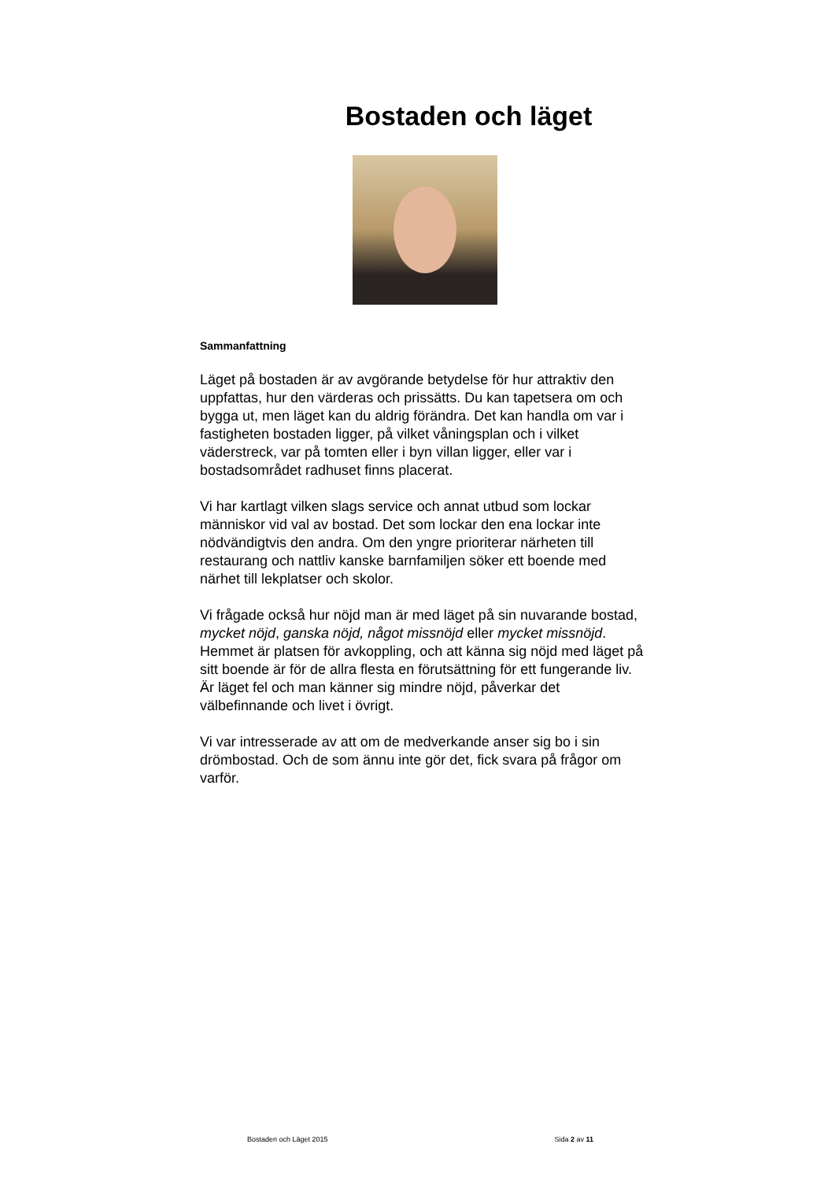Bostaden och läget
Sammanfattning
Läget på bostaden är av avgörande betydelse för hur attraktiv den uppfattas, hur den värderas och prissätts. Du kan tapetsera om och bygga ut, men läget kan du aldrig förändra. Det kan handla om var i fastigheten bostaden ligger, på vilket våningsplan och i vilket väderstreck, var på tomten eller i byn villan ligger, eller var i bostadsområdet radhuset finns placerat.
Vi har kartlagt vilken slags service och annat utbud som lockar människor vid val av bostad. Det som lockar den ena lockar inte nödvändigtvis den andra. Om den yngre prioriterar närheten till restaurang och nattliv kanske barnfamiljen söker ett boende med närhet till lekplatser och skolor.
Vi frågade också hur nöjd man är med läget på sin nuvarande bostad, mycket nöjd, ganska nöjd, något missnöjd eller mycket missnöjd. Hemmet är platsen för avkoppling, och att känna sig nöjd med läget på sitt boende är för de allra flesta en förutsättning för ett fungerande liv. Är läget fel och man känner sig mindre nöjd, påverkar det välbefinnande och livet i övrigt.
Vi var intresserade av att om de medverkande anser sig bo i sin drömbostad. Och de som ännu inte gör det, fick svara på frågor om varför.
Bostaden och Läget 2015 Sida 2 av 11